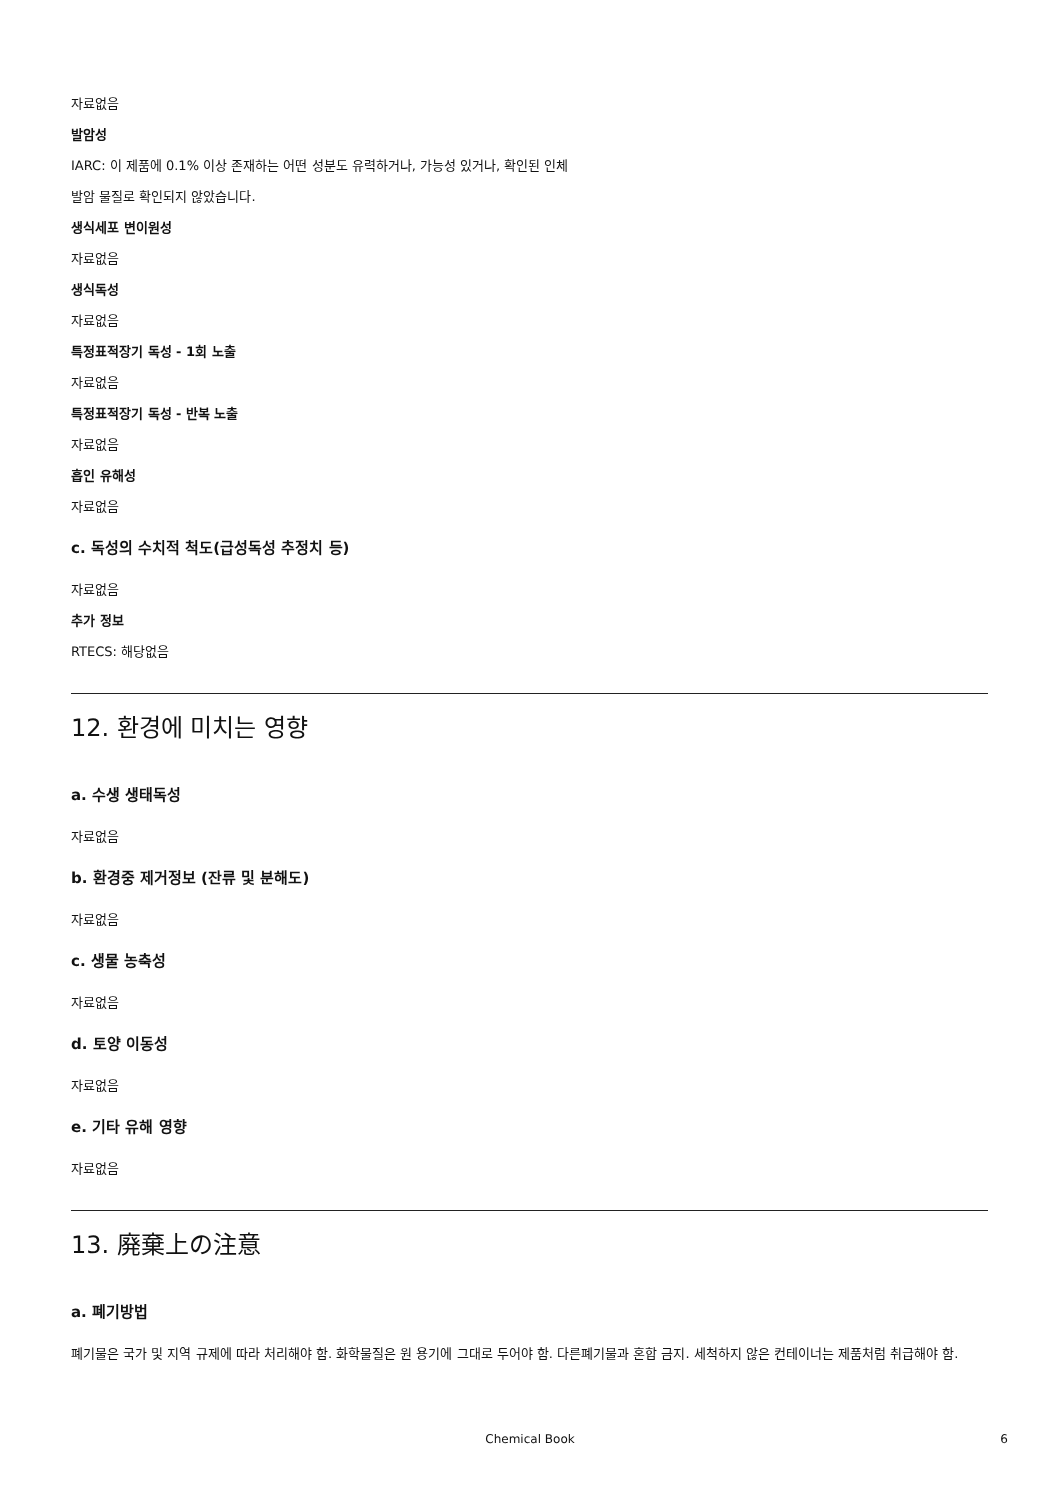자료없음
발암성
IARC: 이 제품에 0.1% 이상 존재하는 어떤 성분도 유력하거나, 가능성 있거나, 확인된 인체
발암 물질로 확인되지 않았습니다.
생식세포 변이원성
자료없음
생식독성
자료없음
특정표적장기 독성 - 1회 노출
자료없음
특정표적장기 독성 - 반복 노출
자료없음
흡인 유해성
자료없음
c. 독성의 수치적 척도(급성독성 추정치 등)
자료없음
추가 정보
RTECS: 해당없음
12. 환경에 미치는 영향
a. 수생 생태독성
자료없음
b. 환경중 제거정보 (잔류 및 분해도)
자료없음
c. 생물 농축성
자료없음
d. 토양 이동성
자료없음
e. 기타 유해 영향
자료없음
13. 廃棄上の注意
a. 폐기방법
폐기물은 국가 및 지역 규제에 따라 처리해야 함. 화학물질은 원 용기에 그대로 두어야 함. 다른폐기물과 혼합 금지. 세척하지 않은 컨테이너는 제품처럼 취급해야 함.
Chemical Book
6